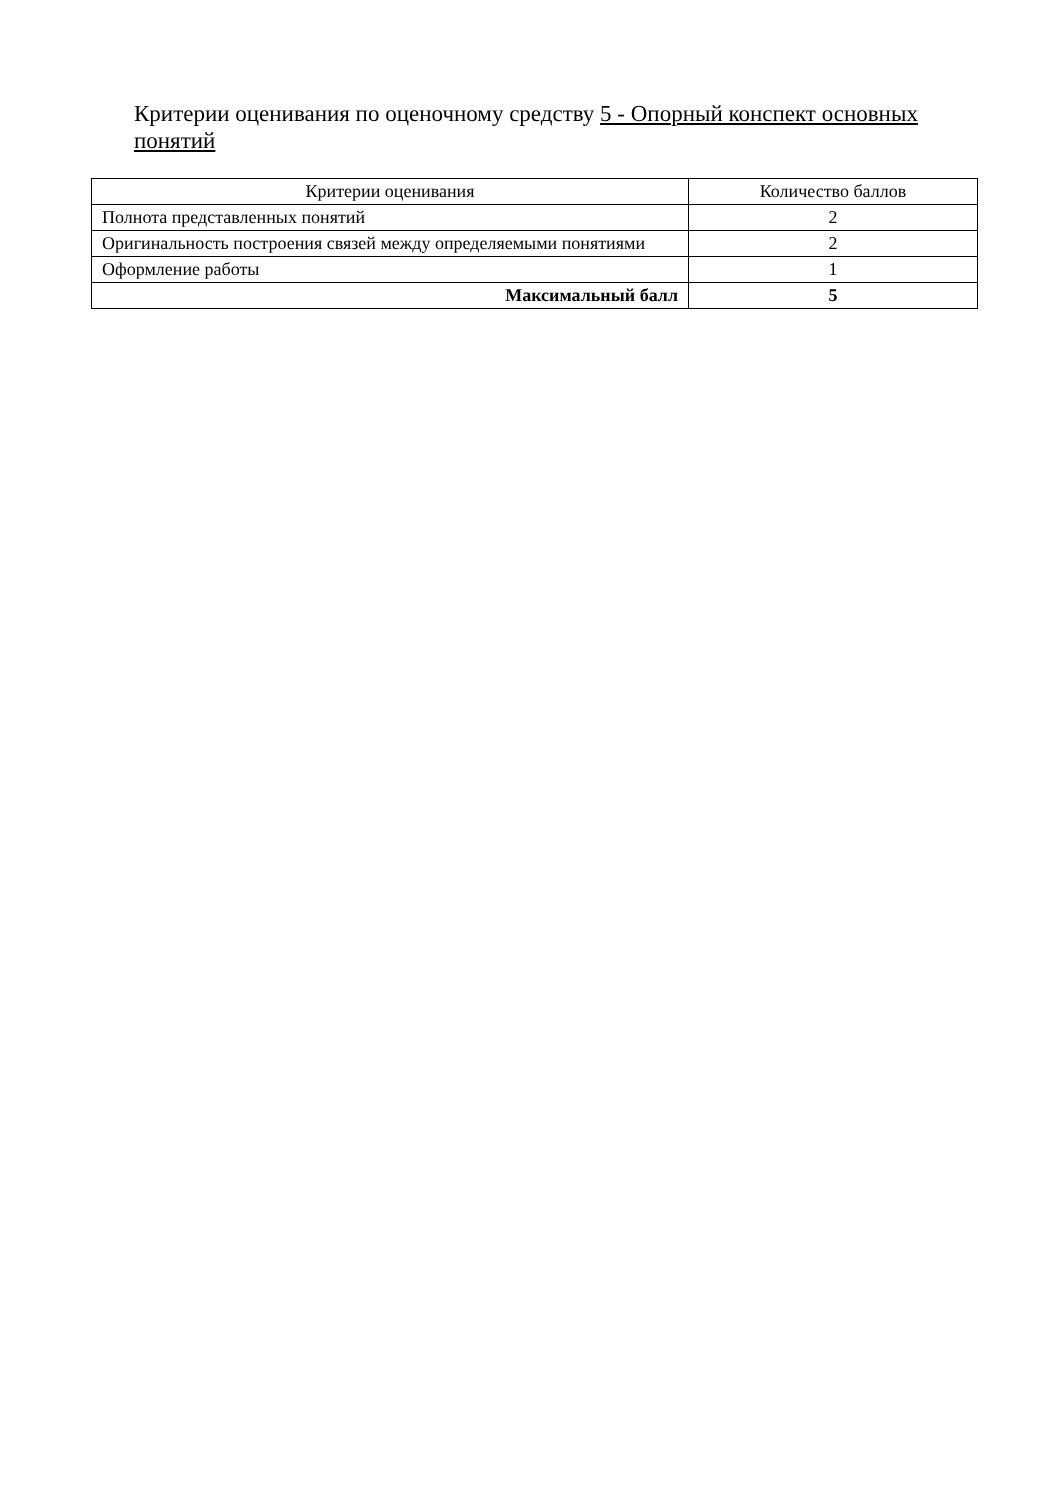Критерии оценивания по оценочному средству 5 - Опорный конспект основных понятий
| Критерии оценивания | Количество баллов |
| --- | --- |
| Полнота представленных понятий | 2 |
| Оригинальность построения связей между определяемыми понятиями | 2 |
| Оформление работы | 1 |
| Максимальный балл | 5 |